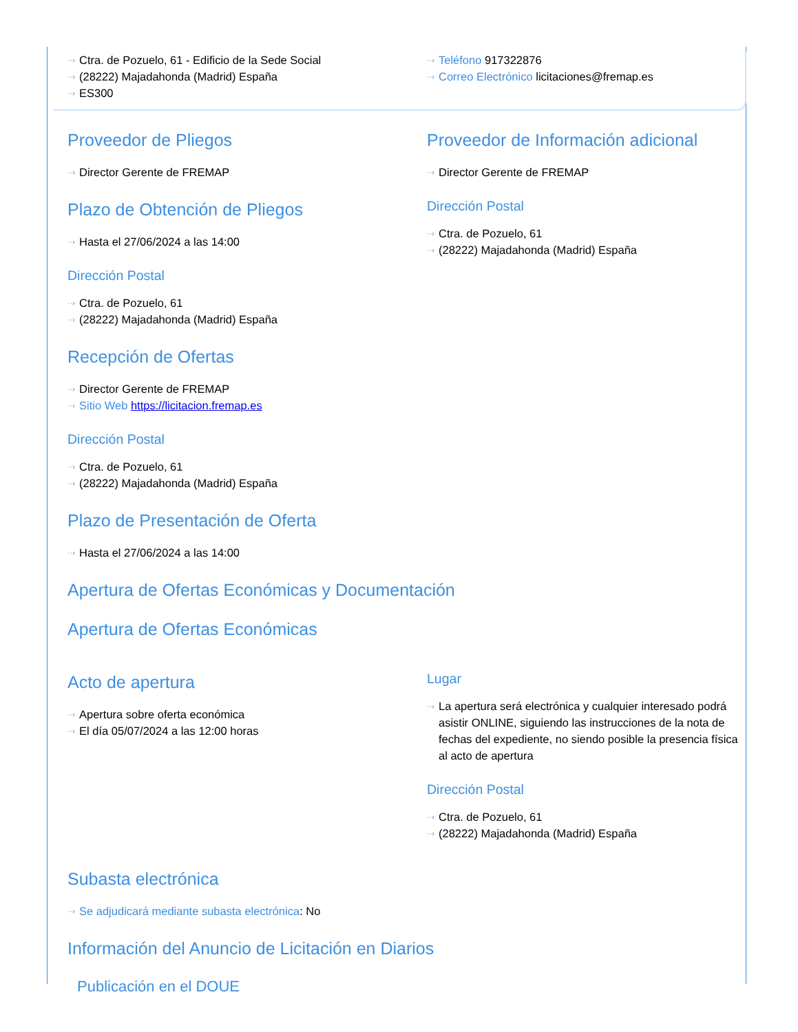Ctra. de Pozuelo, 61 - Edificio de la Sede Social
(28222) Majadahonda (Madrid) España
ES300
Teléfono 917322876
Correo Electrónico licitaciones@fremap.es
Proveedor de Pliegos
Director Gerente de FREMAP
Plazo de Obtención de Pliegos
Hasta el 27/06/2024 a las 14:00
Dirección Postal
Ctra. de Pozuelo, 61
(28222) Majadahonda (Madrid) España
Proveedor de Información adicional
Director Gerente de FREMAP
Dirección Postal
Ctra. de Pozuelo, 61
(28222) Majadahonda (Madrid) España
Recepción de Ofertas
Director Gerente de FREMAP
Sitio Web https://licitacion.fremap.es
Dirección Postal
Ctra. de Pozuelo, 61
(28222) Majadahonda (Madrid) España
Plazo de Presentación de Oferta
Hasta el 27/06/2024 a las 14:00
Apertura de Ofertas Económicas y Documentación
Apertura de Ofertas Económicas
Acto de apertura
Apertura sobre oferta económica
El día 05/07/2024 a las 12:00 horas
Lugar
La apertura será electrónica y cualquier interesado podrá asistir ONLINE, siguiendo las instrucciones de la nota de fechas del expediente, no siendo posible la presencia física al acto de apertura
Dirección Postal
Ctra. de Pozuelo, 61
(28222) Majadahonda (Madrid) España
Subasta electrónica
Se adjudicará mediante subasta electrónica: No
Información del Anuncio de Licitación en Diarios
Publicación en el DOUE